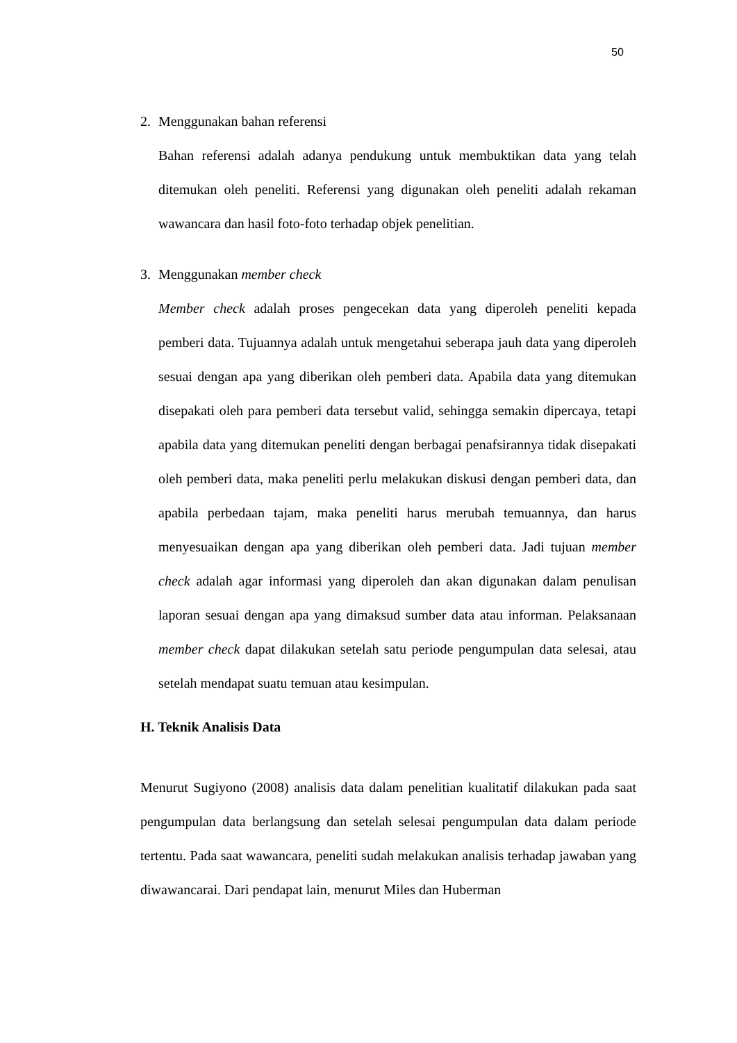50
2. Menggunakan bahan referensi
Bahan referensi adalah adanya pendukung untuk membuktikan data yang telah ditemukan oleh peneliti. Referensi yang digunakan oleh peneliti adalah rekaman wawancara dan hasil foto-foto terhadap objek penelitian.
3. Menggunakan member check
Member check adalah proses pengecekan data yang diperoleh peneliti kepada pemberi data. Tujuannya adalah untuk mengetahui seberapa jauh data yang diperoleh sesuai dengan apa yang diberikan oleh pemberi data. Apabila data yang ditemukan disepakati oleh para pemberi data tersebut valid, sehingga semakin dipercaya, tetapi apabila data yang ditemukan peneliti dengan berbagai penafsirannya tidak disepakati oleh pemberi data, maka peneliti perlu melakukan diskusi dengan pemberi data, dan apabila perbedaan tajam, maka peneliti harus merubah temuannya, dan harus menyesuaikan dengan apa yang diberikan oleh pemberi data. Jadi tujuan member check adalah agar informasi yang diperoleh dan akan digunakan dalam penulisan laporan sesuai dengan apa yang dimaksud sumber data atau informan. Pelaksanaan member check dapat dilakukan setelah satu periode pengumpulan data selesai, atau setelah mendapat suatu temuan atau kesimpulan.
H. Teknik Analisis Data
Menurut Sugiyono (2008) analisis data dalam penelitian kualitatif dilakukan pada saat pengumpulan data berlangsung dan setelah selesai pengumpulan data dalam periode tertentu. Pada saat wawancara, peneliti sudah melakukan analisis terhadap jawaban yang diwawancarai. Dari pendapat lain, menurut Miles dan Huberman